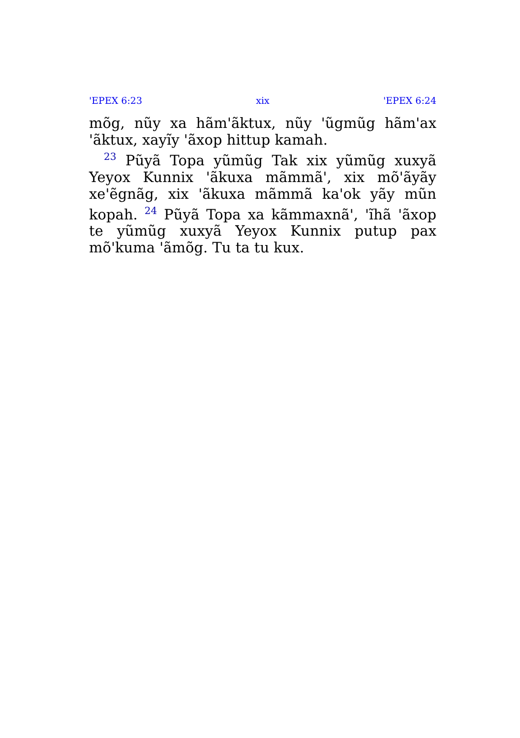'EPEX 6:23 xix 'EPEX 6:24
mõg, nũy xa hãm'ãktux, nũy 'ũgmũg hãm'ax 'ãktux, xayĩy 'ãxop hittup kamah.
<sup>23</sup> Pũyã Topa yũmũg Tak xix yũmũg xuxyã Yeyox Kunnix 'ãkuxa mãmmã', xix mõ'ãyãy xe'ẽgnãg, xix 'ãkuxa mãmmã ka'ok yãy mũn kopah. <sup>24</sup> Pũyã Topa xa kãmmaxnã', 'ĩhã 'ãxop te yũmũg xuxyã Yeyox Kunnix putup pax mõ'kuma 'ãmõg. Tu ta tu kux.